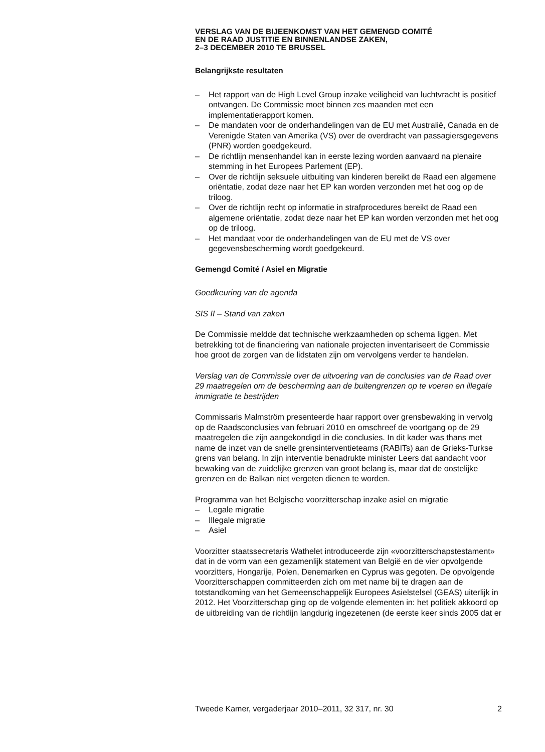VERSLAG VAN DE BIJEENKOMST VAN HET GEMENGD COMITÉ
EN DE RAAD JUSTITIE EN BINNENLANDSE ZAKEN,
2–3 DECEMBER 2010 TE BRUSSEL
Belangrijkste resultaten
– Het rapport van de High Level Group inzake veiligheid van luchtvracht is positief ontvangen. De Commissie moet binnen zes maanden met een implementatierapport komen.
– De mandaten voor de onderhandelingen van de EU met Australië, Canada en de Verenigde Staten van Amerika (VS) over de overdracht van passagiersgegevens (PNR) worden goedgekeurd.
– De richtlijn mensenhandel kan in eerste lezing worden aanvaard na plenaire stemming in het Europees Parlement (EP).
– Over de richtlijn seksuele uitbuiting van kinderen bereikt de Raad een algemene oriëntatie, zodat deze naar het EP kan worden verzonden met het oog op de triloog.
– Over de richtlijn recht op informatie in strafprocedures bereikt de Raad een algemene oriëntatie, zodat deze naar het EP kan worden verzonden met het oog op de triloog.
– Het mandaat voor de onderhandelingen van de EU met de VS over gegevensbescherming wordt goedgekeurd.
Gemengd Comité / Asiel en Migratie
Goedkeuring van de agenda
SIS II – Stand van zaken
De Commissie meldde dat technische werkzaamheden op schema liggen. Met betrekking tot de financiering van nationale projecten inventariseert de Commissie hoe groot de zorgen van de lidstaten zijn om vervolgens verder te handelen.
Verslag van de Commissie over de uitvoering van de conclusies van de Raad over 29 maatregelen om de bescherming aan de buitengrenzen op te voeren en illegale immigratie te bestrijden
Commissaris Malmström presenteerde haar rapport over grensbewaking in vervolg op de Raadsconclusies van februari 2010 en omschreef de voortgang op de 29 maatregelen die zijn aangekondigd in die conclusies. In dit kader was thans met name de inzet van de snelle grensinterventieteams (RABITs) aan de Grieks-Turkse grens van belang. In zijn interventie benadrukte minister Leers dat aandacht voor bewaking van de zuidelijke grenzen van groot belang is, maar dat de oostelijke grenzen en de Balkan niet vergeten dienen te worden.
Programma van het Belgische voorzitterschap inzake asiel en migratie
– Legale migratie
– Illegale migratie
– Asiel
Voorzitter staatssecretaris Wathelet introduceerde zijn «voorzitterschapstestament» dat in de vorm van een gezamenlijk statement van België en de vier opvolgende voorzitters, Hongarije, Polen, Denemarken en Cyprus was gegoten. De opvolgende Voorzitterschappen committeerden zich om met name bij te dragen aan de totstandkoming van het Gemeenschappelijk Europees Asielstelsel (GEAS) uiterlijk in 2012. Het Voorzitterschap ging op de volgende elementen in: het politiek akkoord op de uitbreiding van de richtlijn langdurig ingezetenen (de eerste keer sinds 2005 dat er
Tweede Kamer, vergaderjaar 2010–2011, 32 317, nr. 30 2